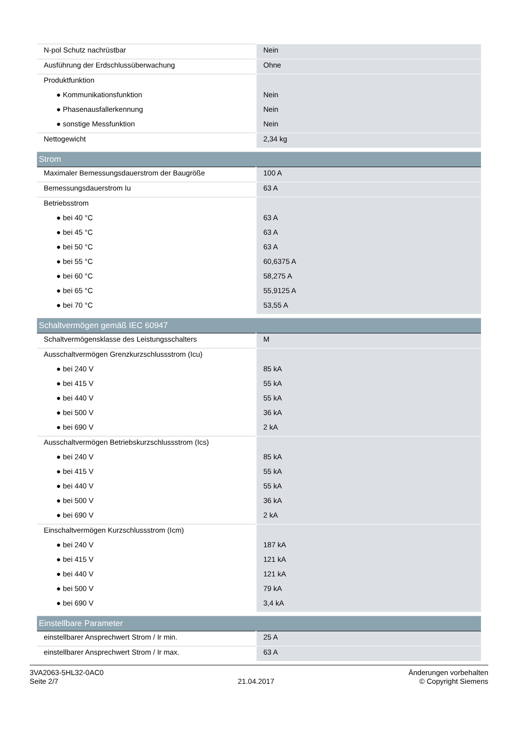| N-pol Schutz nachrüstbar | Nein |
| Ausführung der Erdschlussüberwachung | Ohne |
| Produktfunktion | |
| ● Kommunikationsfunktion | Nein |
| ● Phasenausfallerkennung | Nein |
| ● sonstige Messfunktion | Nein |
| Nettogewicht | 2,34 kg |
| Strom | |
| Maximaler Bemessungsdauerstrom der Baugröße | 100 A |
| Bemessungsdauerstrom Iu | 63 A |
| Betriebsstrom | |
| ● bei 40 °C | 63 A |
| ● bei 45 °C | 63 A |
| ● bei 50 °C | 63 A |
| ● bei 55 °C | 60,6375 A |
| ● bei 60 °C | 58,275 A |
| ● bei 65 °C | 55,9125 A |
| ● bei 70 °C | 53,55 A |
| Schaltvermögen gemäß IEC 60947 | |
| Schaltvermögensklasse des Leistungsschalters | M |
| Ausschaltvermögen Grenzkurzschlussstrom (Icu) | |
| ● bei 240 V | 85 kA |
| ● bei 415 V | 55 kA |
| ● bei 440 V | 55 kA |
| ● bei 500 V | 36 kA |
| ● bei 690 V | 2 kA |
| Ausschaltvermögen Betriebskurzschlussstrom (Ics) | |
| ● bei 240 V | 85 kA |
| ● bei 415 V | 55 kA |
| ● bei 440 V | 55 kA |
| ● bei 500 V | 36 kA |
| ● bei 690 V | 2 kA |
| Einschaltvermögen Kurzschlussstrom (Icm) | |
| ● bei 240 V | 187 kA |
| ● bei 415 V | 121 kA |
| ● bei 440 V | 121 kA |
| ● bei 500 V | 79 kA |
| ● bei 690 V | 3,4 kA |
| Einstellbare Parameter | |
| einstellbarer Ansprechwert Strom / Ir min. | 25 A |
| einstellbarer Ansprechwert Strom / Ir max. | 63 A |
3VA2063-5HL32-0AC0
Seite 2/7
21.04.2017
Änderungen vorbehalten
© Copyright Siemens